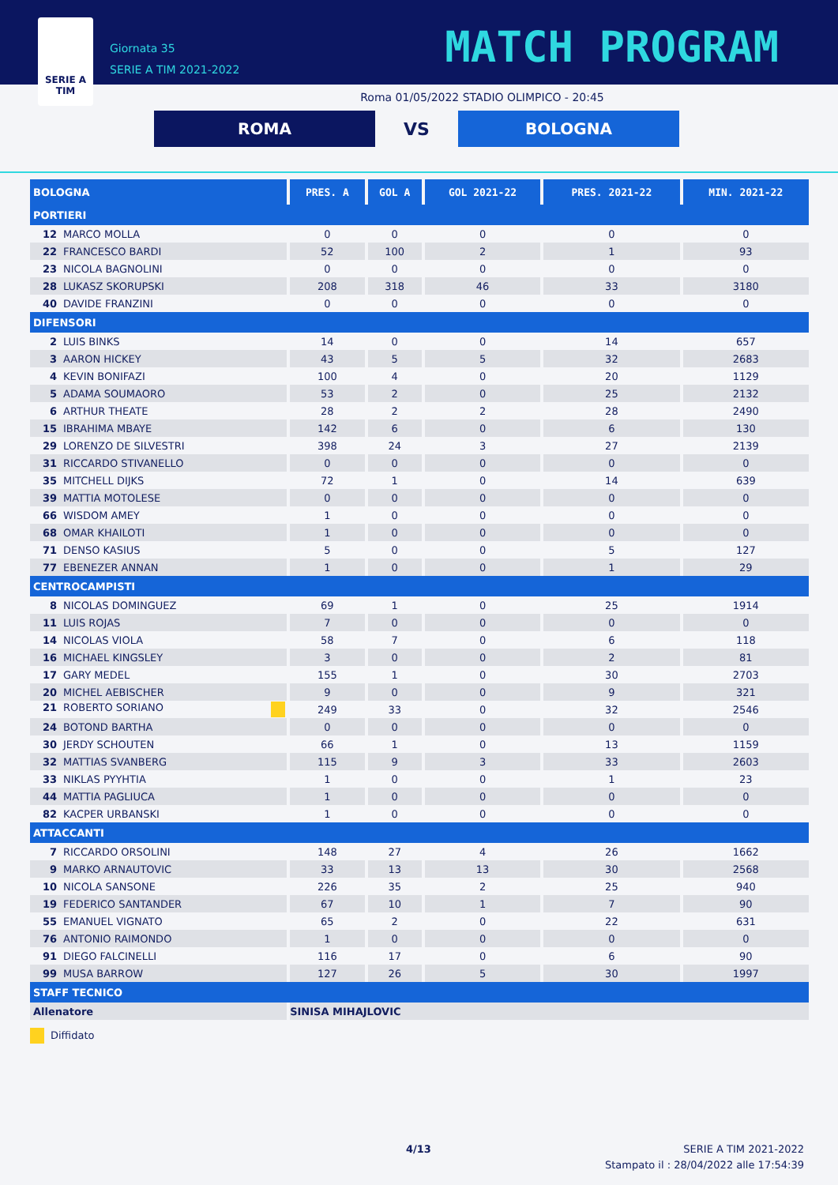SERIE A
TIM
Giornata 35
SERIE A TIM 2021-2022
MATCH PROGRAM
Roma 01/05/2022 STADIO OLIMPICO - 20:45
ROMA
VS
BOLOGNA
| BOLOGNA | PRES. A | GOL A | GOL 2021-22 | PRES. 2021-22 | MIN. 2021-22 |
| --- | --- | --- | --- | --- | --- |
| PORTIERI | | | | | |
| 12 MARCO MOLLA | 0 | 0 | 0 | 0 | 0 |
| 22 FRANCESCO BARDI | 52 | 100 | 2 | 1 | 93 |
| 23 NICOLA BAGNOLINI | 0 | 0 | 0 | 0 | 0 |
| 28 LUKASZ SKORUPSKI | 208 | 318 | 46 | 33 | 3180 |
| 40 DAVIDE FRANZINI | 0 | 0 | 0 | 0 | 0 |
| DIFENSORI | | | | | |
| 2 LUIS BINKS | 14 | 0 | 0 | 14 | 657 |
| 3 AARON HICKEY | 43 | 5 | 5 | 32 | 2683 |
| 4 KEVIN BONIFAZI | 100 | 4 | 0 | 20 | 1129 |
| 5 ADAMA SOUMAORO | 53 | 2 | 0 | 25 | 2132 |
| 6 ARTHUR THEATE | 28 | 2 | 2 | 28 | 2490 |
| 15 IBRAHIMA MBAYE | 142 | 6 | 0 | 6 | 130 |
| 29 LORENZO DE SILVESTRI | 398 | 24 | 3 | 27 | 2139 |
| 31 RICCARDO STIVANELLO | 0 | 0 | 0 | 0 | 0 |
| 35 MITCHELL DIJKS | 72 | 1 | 0 | 14 | 639 |
| 39 MATTIA MOTOLESE | 0 | 0 | 0 | 0 | 0 |
| 66 WISDOM AMEY | 1 | 0 | 0 | 0 | 0 |
| 68 OMAR KHAILOTI | 1 | 0 | 0 | 0 | 0 |
| 71 DENSO KASIUS | 5 | 0 | 0 | 5 | 127 |
| 77 EBENEZER ANNAN | 1 | 0 | 0 | 1 | 29 |
| CENTROCAMPISTI | | | | | |
| 8 NICOLAS DOMINGUEZ | 69 | 1 | 0 | 25 | 1914 |
| 11 LUIS ROJAS | 7 | 0 | 0 | 0 | 0 |
| 14 NICOLAS VIOLA | 58 | 7 | 0 | 6 | 118 |
| 16 MICHAEL KINGSLEY | 3 | 0 | 0 | 2 | 81 |
| 17 GARY MEDEL | 155 | 1 | 0 | 30 | 2703 |
| 20 MICHEL AEBISCHER | 9 | 0 | 0 | 9 | 321 |
| 21 ROBERTO SORIANO | 249 | 33 | 0 | 32 | 2546 |
| 24 BOTOND BARTHA | 0 | 0 | 0 | 0 | 0 |
| 30 JERDY SCHOUTEN | 66 | 1 | 0 | 13 | 1159 |
| 32 MATTIAS SVANBERG | 115 | 9 | 3 | 33 | 2603 |
| 33 NIKLAS PYYHTIA | 1 | 0 | 0 | 1 | 23 |
| 44 MATTIA PAGLIUCA | 1 | 0 | 0 | 0 | 0 |
| 82 KACPER URBANSKI | 1 | 0 | 0 | 0 | 0 |
| ATTACCANTI | | | | | |
| 7 RICCARDO ORSOLINI | 148 | 27 | 4 | 26 | 1662 |
| 9 MARKO ARNAUTOVIC | 33 | 13 | 13 | 30 | 2568 |
| 10 NICOLA SANSONE | 226 | 35 | 2 | 25 | 940 |
| 19 FEDERICO SANTANDER | 67 | 10 | 1 | 7 | 90 |
| 55 EMANUEL VIGNATO | 65 | 2 | 0 | 22 | 631 |
| 76 ANTONIO RAIMONDO | 1 | 0 | 0 | 0 | 0 |
| 91 DIEGO FALCINELLI | 116 | 17 | 0 | 6 | 90 |
| 99 MUSA BARROW | 127 | 26 | 5 | 30 | 1997 |
| STAFF TECNICO | | | | | |
| Allenatore | SINISA MIHAJLOVIC | | | | |
Diffidato
4/13 SERIE A TIM 2021-2022
Stampato il : 28/04/2022 alle 17:54:39